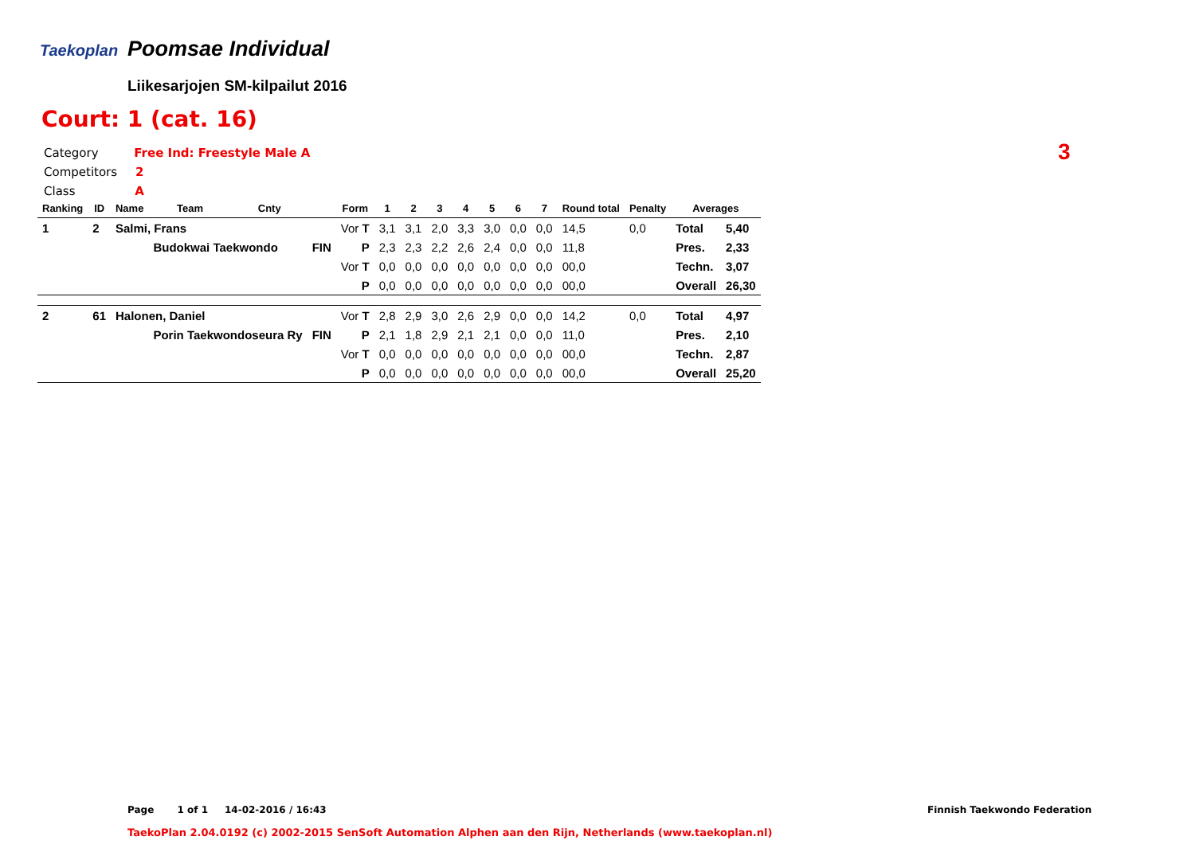Taekoplan Poomsae Individual
Liikesarjojen SM-kilpailut 2016
Court: 1 (cat. 16)
Category Free Ind: Freestyle Male A
Competitors 2
Class A
3
| Ranking | ID | Name | Team | Cnty | | Form | 1 | 2 | 3 | 4 | 5 | 6 | 7 | Round total | Penalty | Averages | |
| --- | --- | --- | --- | --- | --- | --- | --- | --- | --- | --- | --- | --- | --- | --- | --- | --- | --- |
| 1 | 2 | Salmi, Frans | | | | Vor T | 3,1 | 3,1 | 2,0 | 3,3 | 3,0 | 0,0 | 0,0 | 14,5 | 0,0 | Total | 5,40 |
| | | | Budokwai Taekwondo | | FIN | P | 2,3 | 2,3 | 2,2 | 2,6 | 2,4 | 0,0 | 0,0 | 11,8 | | Pres. | 2,33 |
| | | | | | | Vor T | 0,0 | 0,0 | 0,0 | 0,0 | 0,0 | 0,0 | 0,0 | 00,0 | | Techn. | 3,07 |
| | | | | | | P | 0,0 | 0,0 | 0,0 | 0,0 | 0,0 | 0,0 | 0,0 | 00,0 | | Overall | 26,30 |
| 2 | 61 | Halonen, Daniel | | | | Vor T | 2,8 | 2,9 | 3,0 | 2,6 | 2,9 | 0,0 | 0,0 | 14,2 | 0,0 | Total | 4,97 |
| | | | Porin Taekwondoseura Ry | | FIN | P | 2,1 | 1,8 | 2,9 | 2,1 | 2,1 | 0,0 | 0,0 | 11,0 | | Pres. | 2,10 |
| | | | | | | Vor T | 0,0 | 0,0 | 0,0 | 0,0 | 0,0 | 0,0 | 0,0 | 00,0 | | Techn. | 2,87 |
| | | | | | | P | 0,0 | 0,0 | 0,0 | 0,0 | 0,0 | 0,0 | 0,0 | 00,0 | | Overall | 25,20 |
Page 1 of 1 14-02-2016 / 16:43
Finnish Taekwondo Federation
TaekoPlan 2.04.0192 (c) 2002-2015 SenSoft Automation Alphen aan den Rijn, Netherlands (www.taekoplan.nl)